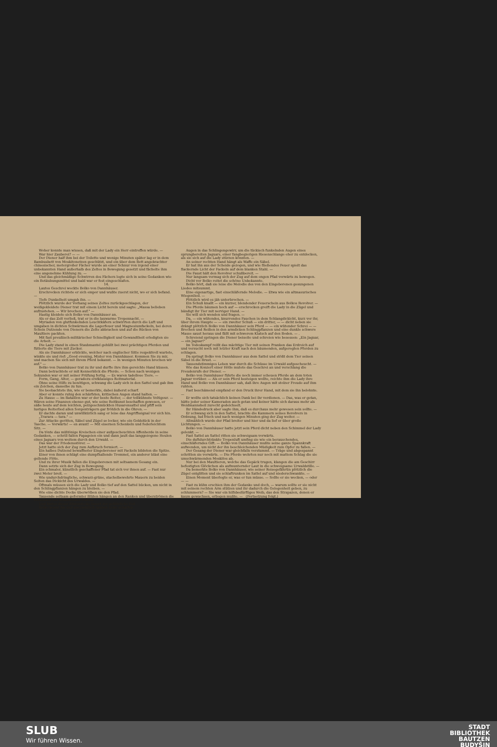Woher konnte man wissen, daß mit der Lady ein Herr eintreffen würde. —
War hier Zauberei? — —
Der Diener half ihm bei der Toilette und wenige Minuten später lag er in dem Bambusbett von Moskitonetzen geschützt, und ein über dem Bett angebrachter chinesischer, metergroßer Fächer wurde an einer Schnur von irgend einer unbekannten Hand außerhalb des Zeltes in Bewegung gesetzt und fächelte ihm eine angenehme Kühlung zu. —
Und das gleichmäßige Schwirren des Fächers legte sich in seine Gedanken wie ein Betäubungsmittel und bald war er fest eingeschlafen.
14.
Lautes Geschrei weckte Bolko von Dannhäuser.
Erschrocken richtete er sich empor und wußte zuerst nicht, wo er sich befand. —
Tiefe Dunkelheit umgab ihn. —
Plötzlich wurde der Vorhang seines Zeltes zurückgeschlagen, der weißgekleidete Diener trat mit einem Licht herein und sagte: „Massa belieben aufzustehen. — Wir brechen auf." —
Hastig kleidete sich Bolko von Dannhäuser an.
Als er das Zelt verließ, trat er in die lauwarme Tropennacht. —
Myriaden von glutfunkelnden Leuchtkäfern schwirrten durch die Luft und umgaben in dichten Schwärmen die Lagerfeuer und Magnesiumfackeln, bei deren Schein Dutzende von Dienern die Zelte abbrachen und auf die Rücken von Maultiere packten.
Mit fast preußisch-militärischer Schnelligkeit und Gewandtheit erledigten sie die Arbeit. —
Die Lady stand in einen Staubmantel gehüllt bei zwei prächtigen Pferden und fütterte die Tiere mit Zucker.
Als sie Dannhäuser erblickte, welcher nach englischer Sitte respektvoll wartete, winkte sie und rief: „Good evening, Mister von Dannhäuser. Kommen Sie zu mir, und machen Sie sich mit Ihrem Pferd bekannt. — In wenigen Minuten brechen wir auf." —
Bolko von Dannhäuser trat zu ihr und durfte ihre ihm gereichte Hand küssen.
Dann betrachtete er mit Kennerblick die Pferde. — Schon nach wenigen Sekunden war er mit seiner Prüfung fertig. — Es waren tadellose Tiere. —
Form, Gang, Alter, — geradezu erstklassiges Reitmaterial.
Ohne seine Hilfe zu benötigen, schwang die Lady sich in den Sattel und gab ihm ein Zeichen, dasselbe zu tun.
Sie beobachtete ihn, wie er bemerkte, dabei äußerst scharf.
Aber er konnte ruhig den schärfsten, kritischen Augen stand halten. —
Zu Hause — im Bataillon war er der beste Reiter, — der tollkühnste Voltigeur. — Wären seine Finanzen ebenso gut, wie seine Reitkunst beschaffen gewesen, er säße heute auf dem leichten, pelzgeschmückten Husarensattel und pfiff sein lustiges Reiterlied allen Sorgenträgern gar fröhlich in die Ohren. —
Er dachte daran und unwillkürlich sang er leise das Angriffssignal vor sich hin.
„Trarara — tara." —
Zur Attacke geritten, Säbel und Zügel so locker, wie ein Goldstück in der Tasche. — Vorwärts! — en avant! — Mit eisernen Schenkeln und federleichtem Sitz. —
Da tönte das mißtönige Kreischen einer aufgescheuchten Affenherde in seine Gedanken, — schrill fallen Papageien ein und dann jault das langgezogene Heulen eines Jaguars von weitem durch den Urwald. —
Das war der Friedensstörer. —
Jetzt hatte sich der Zug zum Aufbruch formiert. —
Ein halbes Dutzend bewaffneter Eingeborener mit Fackeln bildeten die Spitze.
Einer von ihnen schlägt eine dumpfhallende Trommel, ein anderer bläst eine gellende Flöte.
Und zu ihrer Musik fallen die Eingeborenen mit seltsamem Gesang ein.
Dann setzte sich der Zug in Bewegung.
Ein schmaler, künstlich geschaffener Pfad tat sich vor ihnen auf. — Fast nur zwei Meter breit. —
Wie undurchdringliche, schwarz-grüne, stachelbewehrte Mauern zu beiden Seiten das Dickicht des Urwaldes. —
Oftmals müssen sich die Lady und Bolko tief auf den Sattel bücken, um nicht in den Schlingpflanzen hängen zu bleiben. —
Wie eine dichte Decke überwölben sie den Pfad.
Tausende seltsam geformter Blüten hängen an den Ranken und überströmen die Reisenden mit betäubenden Düften.
Und hinter dieser Blütendecke lauert der gefährliche Tod.
Bolko kennt ihn und unermüdlich spähen seine scharfen
Augen in das Schlingengewirr, um die tückisch funkelnden Augen eines sprungbereiten Jaguars, einer fangbegierigen Riesenschlange eher zu entdecken, als sie sich auf die Lady stürzen könnten. —
An seiner rechten Hand hängt als Waffe ein Säbel.
Er hat ihn aus der Scheide gezogen, und wie fließendes Feuer spielt das flackernde Licht der Fackeln auf dem blanken Stahl. —
Die Faust hält den Revolver schußbereit. —
Nur langsam vermag sich der Zug auf dem engen Pfad vorwärts zu bewegen.
Dicht vor Bolko reitet die schöne Unbekannte.
Bolko hört, daß sie leise die Melodie des von den Eingeborenen gesungenen Liedes mitsummt.
Eine eigenartige, fast einschläfernde Melodie. — Etwa wie ein altmasurisches Wiegenlied. —
Plötzlich wird es jäh unterbrochen. —
Ein Schuß knallt — ein kurzer, blendender Feuerschein aus Bolkos Revolver. —
Die Pferde bäumen hoch auf — erschrocken greift die Lady in die Zügel und bändigt ihr Tier mit nerviger Hand. —
Sie will sich wenden und fragen. —
Da, — ein wütendes, knurrendes Fauchen in dem Schlangdickicht, kurz vor ihr, über ihrem Haupte — — ein zweiter Schuß — ein dritter, — — dicht neben sie drängt plötzlich Bolko von Dannhäuser sein Pferd — — ein wütender Schrei — — Brechen und Reißen in den armdicken Schlingpflanzen und eine dunkle schwere Masse saust heraus und fällt mit schwerem Klatsch auf den Boden. — .
Schreiend springen die Diener beiseite und schreien wie besessen: „Ein Jaguar, — ein Jaguar!"
Im Todeskampf reißt das mächtige Tier mit seinen Pranken das Erdreich auf und versucht noch mit letzter Kraft nach den bäumenden, aufgeregten Pferden zu schlagen.
Da springt Bolko von Dannhäuser aus dem Sattel und stößt dem Tier seinen Säbel in die Brust. —
Tausendstimmiges Leben war durch die Schüsse im Urwald aufgescheucht. —
Wie das Konzert einer Hölle mutete das Geschrei an und verschlang die Freudenrufe der Diener. —
Bolko von Dannhäuser führte die noch immer scheuen Pferde an dem toten Jaguar vorüber. — Als er sein Pferd besteigen wollte, reichte ihm die Lady ihre Hand und Bolko von Dannhäuser sah, daß ihre Augen mit stolzer Freude auf ihm ruhten.
Fast beschämend empfand er den Druck ihrer Hand, mit dem sie ihn belohnte. —
Er wollte sich tatsächlich keinen Dank bei ihr verdienen. — Das, was er getan, hätte jeder seiner Kameraden auch getan und keiner hätte sich daraus mehr als Weidmannsheil zurecht gedeichselt.
Ihr Händedruck aber sagte ihm, daß es durchaus mehr gewesen sein sollte. —
Er schwang sich in den Sattel, brachte die Kammern seines Revolvers in Ordnung, lud frisch und nach wenigen Minuten ging der Zug weiter. —
Allmählich wurde der Pfad breiter und hier und da lief er über große Lichtungen. —
Bolko von Dannhäuser hatte jetzt sein Pferd dicht neben den Schimmel der Lady gelenkt. —
Fast Sattel an Sattel ritten sie schweigsam vorwärts.
Die duftdurchtränkte Tropenluft umfing sie wie ein berauschendes, einschläferndes Gift. — Bolko von Dannhäuser mußte seine ganze Spannkraft aufwenden, um nicht der ihn beschleichenden Müdigkeit zum Opfer zu fallen. —
Der Gesang der Diener war gleichfalls verstummt. — Träge und abgespannt schritten sie vorwärts. — Die Pferde wehrten nur noch mit mattem Schlag die sie umschwärmenden Moskitos ab.
Nur bei den Maultieren, welche das Gepäck trugen, klangen die am Geschirr befestigten Glöckchen als aufmunternder Laut in die schweigsame Urwaldstille. —
Da bemerkte Bolko von Dannhäuser, wie seiner Reisegefährtin plötzlich die Zügel entglitten und sie schlaftrunken im Sattel auf und niederschwankte. —
Einen Moment überlegte er, was er tun müsse. — Sollte er sie wecken, — oder — —
Fast zu kühn erschien ihm der Gedanke und doch, — warum sollte er sie nicht mit seinem rechten Arm stützen und ihr dadurch die Gelegenheit geben, zu schlummern? — Sie war ein hilfsbedürftiges Weib, das den Strapazen, denen er kaum gewachsen, erliegen mußte. — (Fortsetzung folgt.)
SLUB
Wir führen Wissen.
STADT
BIBLIOTHEK
BAUTZEN
BUDYŠIN